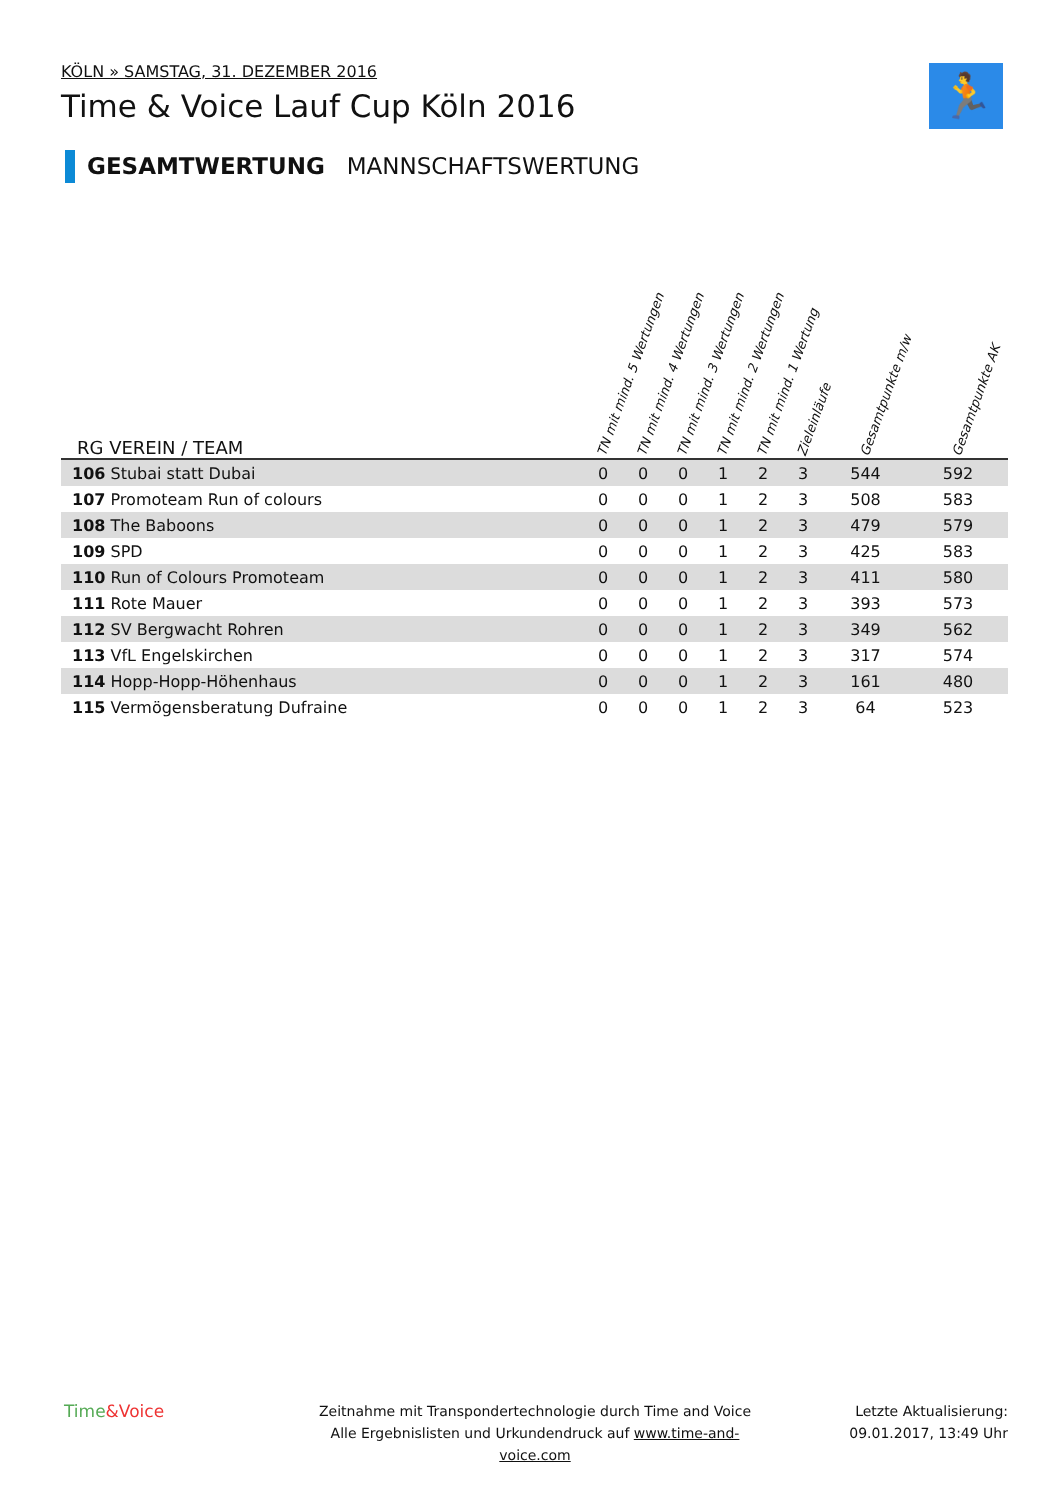KÖLN » SAMSTAG, 31. DEZEMBER 2016
Time & Voice Lauf Cup Köln 2016
🏃
GESAMTWERTUNG MANNSCHAFTSWERTUNG
| RG VEREIN / TEAM | TN mit mind. 5 Wertungen | TN mit mind. 4 Wertungen | TN mit mind. 3 Wertungen | TN mit mind. 2 Wertungen | TN mit mind. 1 Wertung | Zieleinläufe | Gesamtpunkte m/w | Gesamtpunkte AK |
| --- | --- | --- | --- | --- | --- | --- | --- | --- |
| 106 Stubai statt Dubai | 0 | 0 | 0 | 1 | 2 | 3 | 544 | 592 |
| 107 Promoteam Run of colours | 0 | 0 | 0 | 1 | 2 | 3 | 508 | 583 |
| 108 The Baboons | 0 | 0 | 0 | 1 | 2 | 3 | 479 | 579 |
| 109 SPD | 0 | 0 | 0 | 1 | 2 | 3 | 425 | 583 |
| 110 Run of Colours Promoteam | 0 | 0 | 0 | 1 | 2 | 3 | 411 | 580 |
| 111 Rote Mauer | 0 | 0 | 0 | 1 | 2 | 3 | 393 | 573 |
| 112 SV Bergwacht Rohren | 0 | 0 | 0 | 1 | 2 | 3 | 349 | 562 |
| 113 VfL Engelskirchen | 0 | 0 | 0 | 1 | 2 | 3 | 317 | 574 |
| 114 Hopp-Hopp-Höhenhaus | 0 | 0 | 0 | 1 | 2 | 3 | 161 | 480 |
| 115 Vermögensberatung Dufraine | 0 | 0 | 0 | 1 | 2 | 3 | 64 | 523 |
Time&Voice
Zeitnahme mit Transpondertechnologie durch Time and Voice
Alle Ergebnislisten und Urkundendruck auf www.time-and-voice.com
Letzte Aktualisierung:
09.01.2017, 13:49 Uhr